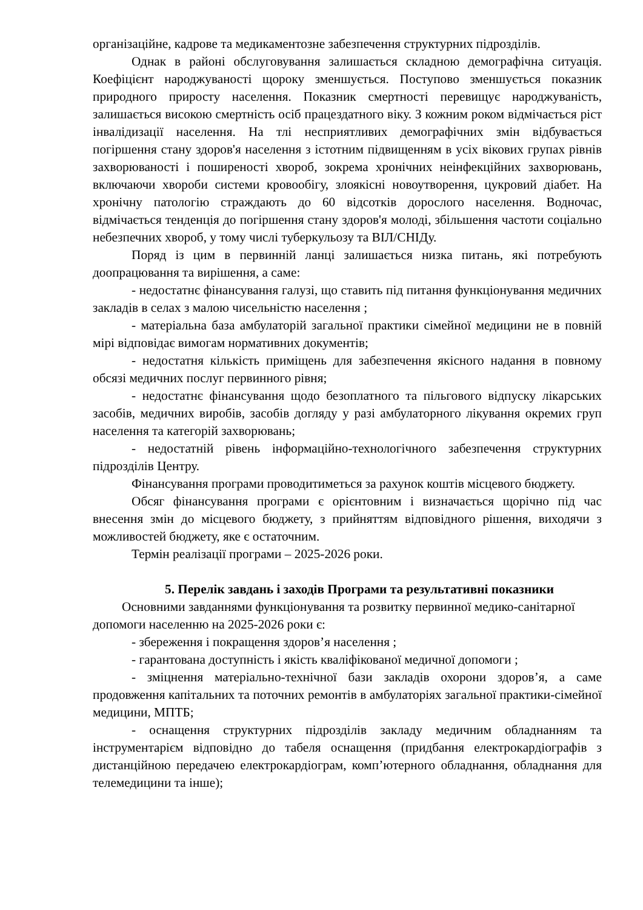організаційне, кадрове та медикаментозне забезпечення структурних підрозділів.
Однак в районі обслуговування залишається складною демографічна ситуація. Коефіцієнт народжуваності щороку зменшується. Поступово зменшується показник природного приросту населення. Показник смертності перевищує народжуваність, залишається високою смертність осіб працездатного віку. З кожним роком відмічається ріст інвалідизації населення. На тлі несприятливих демографічних змін відбувається погіршення стану здоров'я населення з істотним підвищенням в усіх вікових групах рівнів захворюваності і поширеності хвороб, зокрема хронічних неінфекційних захворювань, включаючи хвороби системи кровообігу, злоякісні новоутворення, цукровий діабет. На хронічну патологію страждають до 60 відсотків дорослого населення. Водночас, відмічається тенденція до погіршення стану здоров'я молоді, збільшення частоти соціально небезпечних хвороб, у тому числі туберкульозу та ВІЛ/СНІДу.
Поряд із цим в первинній ланці залишається низка питань, які потребують доопрацювання та вирішення, а саме:
- недостатнє фінансування галузі, що ставить під питання функціонування медичних закладів в селах з малою чисельністю населення ;
- матеріальна база амбулаторій загальної практики сімейної медицини не в повній мірі відповідає вимогам нормативних документів;
- недостатня кількість приміщень для забезпечення якісного надання в повному обсязі медичних послуг первинного рівня;
- недостатнє фінансування щодо безоплатного та пільгового відпуску лікарських засобів, медичних виробів, засобів догляду у разі амбулаторного лікування окремих груп населення та категорій захворювань;
- недостатній рівень інформаційно-технологічного забезпечення структурних підрозділів Центру.
Фінансування програми проводитиметься за рахунок коштів місцевого бюджету.
Обсяг фінансування програми є орієнтовним і визначається щорічно під час внесення змін до місцевого бюджету, з прийняттям відповідного рішення, виходячи з можливостей бюджету, яке є остаточним.
Термін реалізації програми – 2025-2026 роки.
5. Перелік завдань і заходів Програми та результативні показники
Основними завданнями функціонування та розвитку первинної медико-санітарної допомоги населенню на 2025-2026 роки є:
- збереження і покращення здоров’я населення ;
- гарантована доступність і якість кваліфікованої медичної допомоги ;
- зміцнення матеріально-технічної бази закладів охорони здоров’я, а саме продовження капітальних та поточних ремонтів в амбулаторіях загальної практики-сімейної медицини, МПТБ;
- оснащення структурних підрозділів закладу медичним обладнанням та інструментарієм відповідно до табеля оснащення (придбання електрокардіографів з дистанційною передачею електрокардіограм, комп’ютерного обладнання, обладнання для телемедицини та інше);